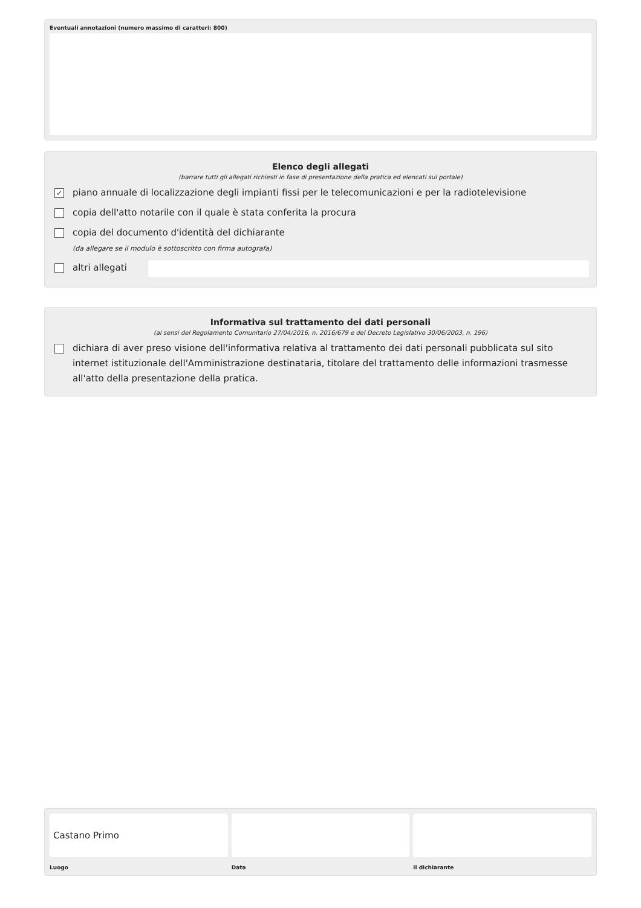Eventuali annotazioni (numero massimo di caratteri: 800)
Elenco degli allegati
(barrare tutti gli allegati richiesti in fase di presentazione della pratica ed elencati sul portale)
✓ piano annuale di localizzazione degli impianti fissi per le telecomunicazioni e per la radiotelevisione
copia dell'atto notarile con il quale è stata conferita la procura
copia del documento d'identità del dichiarante
(da allegare se il modulo è sottoscritto con firma autografa)
altri allegati
Informativa sul trattamento dei dati personali
(ai sensi del Regolamento Comunitario 27/04/2016, n. 2016/679 e del Decreto Legislativo 30/06/2003, n. 196)
dichiara di aver preso visione dell'informativa relativa al trattamento dei dati personali pubblicata sul sito internet istituzionale dell'Amministrazione destinataria, titolare del trattamento delle informazioni trasmesse all'atto della presentazione della pratica.
Castano Primo
Luogo
Data il dichiarante